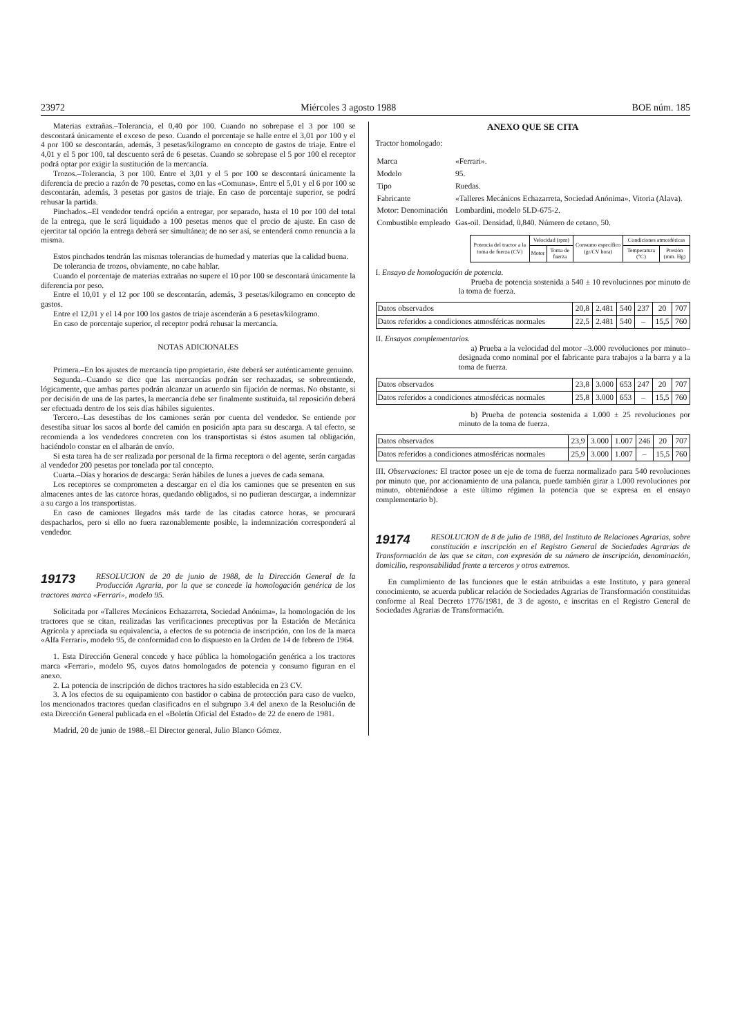23972 Miércoles 3 agosto 1988 BOE núm. 185
Materias extrañas.–Tolerancia, el 0,40 por 100. Cuando no sobrepase el 3 por 100 se descontará únicamente el exceso de peso. Cuando el porcentaje se halle entre el 3,01 por 100 y el 4 por 100 se descontarán, además, 3 pesetas/kilogramo en concepto de gastos de triaje. Entre el 4,01 y el 5 por 100, tal descuento será de 6 pesetas. Cuando se sobrepase el 5 por 100 el receptor podrá optar por exigir la sustitución de la mercancía.
Trozos.–Tolerancia, 3 por 100. Entre el 3,01 y el 5 por 100 se descontará únicamente la diferencia de precio a razón de 70 pesetas, como en las «Comunas». Entre el 5,01 y el 6 por 100 se descontarán, además, 3 pesetas por gastos de triaje. En caso de porcentaje superior, se podrá rehusar la partida.
Pinchados.–El vendedor tendrá opción a entregar, por separado, hasta el 10 por 100 del total de la entrega, que le será liquidado a 100 pesetas menos que el precio de ajuste. En caso de ejercitar tal opción la entrega deberá ser simultánea; de no ser así, se entenderá como renuncia a la misma.
Estos pinchados tendrán las mismas tolerancias de humedad y materias que la calidad buena.
De tolerancia de trozos, obviamente, no cabe hablar.
Cuando el porcentaje de materias extrañas no supere el 10 por 100 se descontará únicamente la diferencia por peso.
Entre el 10,01 y el 12 por 100 se descontarán, además, 3 pesetas/kilogramo en concepto de gastos.
Entre el 12,01 y el 14 por 100 los gastos de triaje ascenderán a 6 pesetas/kilogramo.
En caso de porcentaje superior, el receptor podrá rehusar la mercancía.
NOTAS ADICIONALES
Primera.–En los ajustes de mercancía tipo propietario, éste deberá ser auténticamente genuino.
Segunda.–Cuando se dice que las mercancías podrán ser rechazadas, se sobreentiende, lógicamente, que ambas partes podrán alcanzar un acuerdo sin fijación de normas. No obstante, si por decisión de una de las partes, la mercancía debe ser finalmente sustituida, tal reposición deberá ser efectuada dentro de los seis días hábiles siguientes.
Tercero.–Las desestibas de los camiones serán por cuenta del vendedor. Se entiende por desestiba situar los sacos al borde del camión en posición apta para su descarga. A tal efecto, se recomienda a los vendedores concreten con los transportistas si éstos asumen tal obligación, haciéndolo constar en el albarán de envío.
Si esta tarea ha de ser realizada por personal de la firma receptora o del agente, serán cargadas al vendedor 200 pesetas por tonelada por tal concepto.
Cuarta.–Días y horarios de descarga: Serán hábiles de lunes a jueves de cada semana.
Los receptores se comprometen a descargar en el día los camiones que se presenten en sus almacenes antes de las catorce horas, quedando obligados, si no pudieran descargar, a indemnizar a su cargo a los transportistas.
En caso de camiones llegados más tarde de las citadas catorce horas, se procurará despacharlos, pero si ello no fuera razonablemente posible, la indemnización corresponderá al vendedor.
19173 RESOLUCION de 20 de junio de 1988, de la Dirección General de la Producción Agraria, por la que se concede la homologación genérica de los tractores marca «Ferrari», modelo 95.
Solicitada por «Talleres Mecánicos Echazarreta, Sociedad Anónima», la homologación de los tractores que se citan, realizadas las verificaciones preceptivas por la Estación de Mecánica Agrícola y apreciada su equivalencia, a efectos de su potencia de inscripción, con los de la marca «Alfa Ferrari», modelo 95, de conformidad con lo dispuesto en la Orden de 14 de febrero de 1964.
1. Esta Dirección General concede y hace pública la homologación genérica a los tractores marca «Ferrari», modelo 95, cuyos datos homologados de potencia y consumo figuran en el anexo.
2. La potencia de inscripción de dichos tractores ha sido establecida en 23 CV.
3. A los efectos de su equipamiento con bastidor o cabina de protección para caso de vuelco, los mencionados tractores quedan clasificados en el subgrupo 3.4 del anexo de la Resolución de esta Dirección General publicada en el «Boletín Oficial del Estado» de 22 de enero de 1981.
Madrid, 20 de junio de 1988.–El Director general, Julio Blanco Gómez.
ANEXO QUE SE CITA
Tractor homologado:
| Marca | «Ferrari». |
| Modelo | 95. |
| Tipo | Ruedas. |
| Fabricante | «Talleres Mecánicos Echazarreta, Sociedad Anónima», Vitoria (Alava). |
| Motor: Denominación | Lombardini, modelo 5LD-675-2. |
| Combustible empleado | Gas-oil. Densidad, 0,840. Número de cetano, 50. |
| Potencia del tractor a la toma de fuerza (CV) | Velocidad (rpm) | | Consumo específico (gr/CV hora) | Condiciones atmosféricas | |
| --- | --- | --- | --- | --- | --- |
| | Motor | Toma de fuerza | | Temperatura (°C) | Presión (mm. Hg) |
I. Ensayo de homologación de potencia.
Prueba de potencia sostenida a 540 ± 10 revoluciones por minuto de la toma de fuerza.
| Datos observados | 20,8 | 2.481 | 540 | 237 | 20 | 707 |
| Datos referidos a condiciones atmosféricas normales | 22,5 | 2.481 | 540 | – | 15,5 | 760 |
II. Ensayos complementarios.
a) Prueba a la velocidad del motor –3.000 revoluciones por minuto– designada como nominal por el fabricante para trabajos a la barra y a la toma de fuerza.
| Datos observados | 23,8 | 3.000 | 653 | 247 | 20 | 707 |
| Datos referidos a condiciones atmosféricas normales | 25,8 | 3.000 | 653 | – | 15,5 | 760 |
b) Prueba de potencia sostenida a 1.000 ± 25 revoluciones por minuto de la toma de fuerza.
| Datos observados | 23,9 | 3.000 | 1.007 | 246 | 20 | 707 |
| Datos referidos a condiciones atmosféricas normales | 25,9 | 3.000 | 1.007 | – | 15,5 | 760 |
III. Observaciones: El tractor posee un eje de toma de fuerza normalizado para 540 revoluciones por minuto que, por accionamiento de una palanca, puede también girar a 1.000 revoluciones por minuto, obteniéndose a este último régimen la potencia que se expresa en el ensayo complementario b).
19174 RESOLUCION de 8 de julio de 1988, del Instituto de Relaciones Agrarias, sobre constitución e inscripción en el Registro General de Sociedades Agrarias de Transformación de las que se citan, con expresión de su número de inscripción, denominación, domicilio, responsabilidad frente a terceros y otros extremos.
En cumplimiento de las funciones que le están atribuidas a este Instituto, y para general conocimiento, se acuerda publicar relación de Sociedades Agrarias de Transformación constituidas conforme al Real Decreto 1776/1981, de 3 de agosto, e inscritas en el Registro General de Sociedades Agrarias de Transformación.